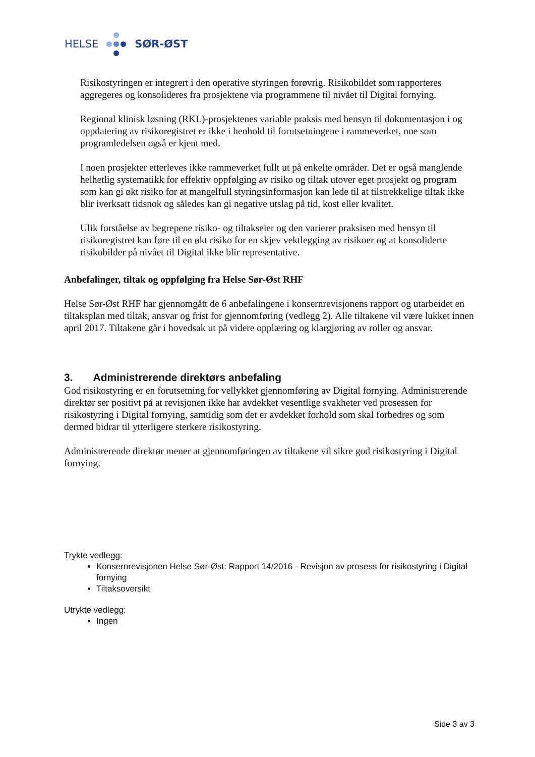HELSE SØR-ØST
Risikostyringen er integrert i den operative styringen forøvrig. Risikobildet som rapporteres aggregeres og konsolideres fra prosjektene via programmene til nivået til Digital fornying.
Regional klinisk løsning (RKL)-prosjektenes variable praksis med hensyn til dokumentasjon i og oppdatering av risikoregistret er ikke i henhold til forutsetningene i rammeverket, noe som programledelsen også er kjent med.
I noen prosjekter etterleves ikke rammeverket fullt ut på enkelte områder. Det er også manglende helhetlig systematikk for effektiv oppfølging av risiko og tiltak utover eget prosjekt og program som kan gi økt risiko for at mangelfull styringsinformasjon kan lede til at tilstrekkelige tiltak ikke blir iverksatt tidsnok og således kan gi negative utslag på tid, kost eller kvalitet.
Ulik forståelse av begrepene risiko- og tiltakseier og den varierer praksisen med hensyn til risikoregistret kan føre til en økt risiko for en skjev vektlegging av risikoer og at konsoliderte risikobilder på nivået til Digital ikke blir representative.
Anbefalinger, tiltak og oppfølging fra Helse Sør-Øst RHF
Helse Sør-Øst RHF har gjennomgått de 6 anbefalingene i konsernrevisjonens rapport og utarbeidet en tiltaksplan med tiltak, ansvar og frist for gjennomføring (vedlegg 2). Alle tiltakene vil være lukket innen april 2017. Tiltakene går i hovedsak ut på videre opplæring og klargjøring av roller og ansvar.
3. Administrerende direktørs anbefaling
God risikostyring er en forutsetning for vellykket gjennomføring av Digital fornying. Administrerende direktør ser positivt på at revisjonen ikke har avdekket vesentlige svakheter ved prosessen for risikostyring i Digital fornying, samtidig som det er avdekket forhold som skal forbedres og som dermed bidrar til ytterligere sterkere risikostyring.
Administrerende direktør mener at gjennomføringen av tiltakene vil sikre god risikostyring i Digital fornying.
Trykte vedlegg:
Konsernrevisjonen Helse Sør-Øst: Rapport 14/2016 - Revisjon av prosess for risikostyring i Digital fornying
Tiltaksoversikt
Utrykte vedlegg:
Ingen
Side 3 av 3